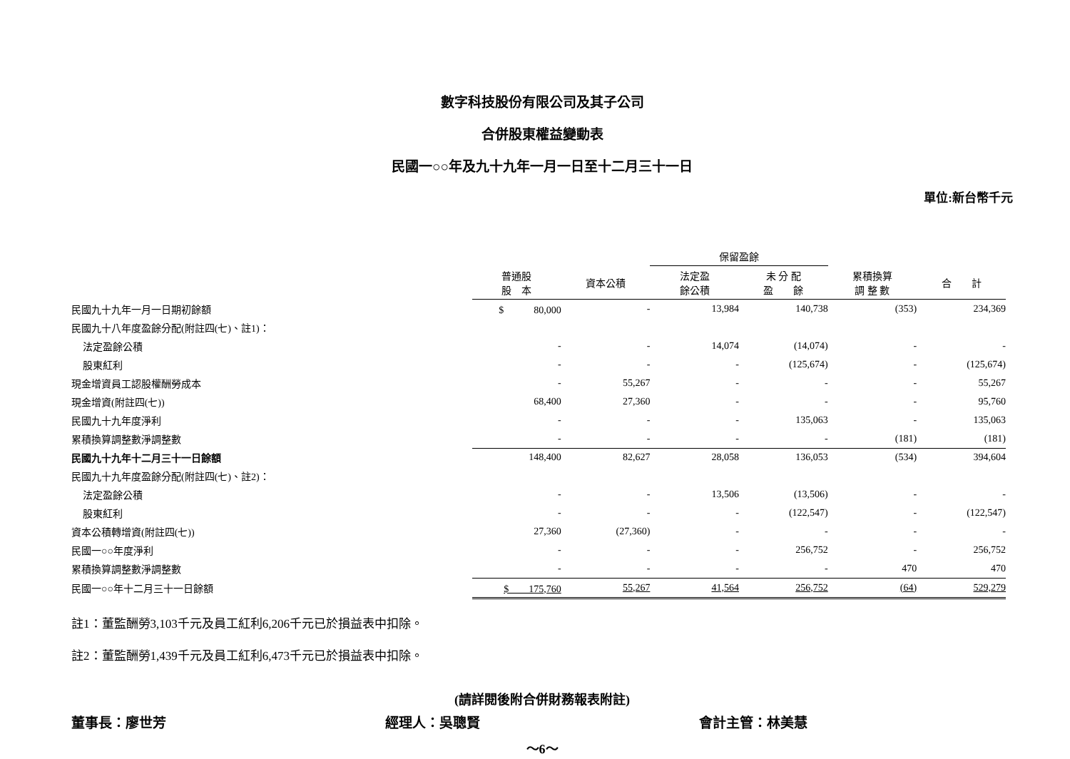數字科技股份有限公司及其子公司
合併股東權益變動表
民國一○○年及九十九年一月一日至十二月三十一日
單位:新台幣千元
| | | | 保留盈餘 | | | |
| --- | --- | --- | --- | --- | --- | --- |
| | 普通股 股 本 | 資本公積 | 法定盈 餘公積 | 未 分 配 盈 餘 | 累積換算 調 整 數 | 合 計 |
| 民國九十九年一月一日期初餘額 | $ 80,000 | - | 13,984 | 140,738 | (353) | 234,369 |
| 民國九十八年度盈餘分配(附註四(七)、註1)： | | | | | | |
| 法定盈餘公積 | - | - | 14,074 | (14,074) | - | - |
| 股東紅利 | - | - | - | (125,674) | - | (125,674) |
| 現金增資員工認股權酬勞成本 | - | 55,267 | - | - | - | 55,267 |
| 現金增資(附註四(七)) | 68,400 | 27,360 | - | - | - | 95,760 |
| 民國九十九年度淨利 | - | - | - | 135,063 | - | 135,063 |
| 累積換算調整數淨調整數 | - | - | - | - | (181) | (181) |
| 民國九十九年十二月三十一日餘額 | 148,400 | 82,627 | 28,058 | 136,053 | (534) | 394,604 |
| 民國九十九年度盈餘分配(附註四(七)、註2)： | | | | | | |
| 法定盈餘公積 | - | - | 13,506 | (13,506) | - | - |
| 股東紅利 | - | - | - | (122,547) | - | (122,547) |
| 資本公積轉增資(附註四(七)) | 27,360 | (27,360) | - | - | - | - |
| 民國一○○年度淨利 | - | - | - | 256,752 | - | 256,752 |
| 累積換算調整數淨調整數 | - | - | - | - | 470 | 470 |
| 民國一○○年十二月三十一日餘額 | $ 175,760 | 55,267 | 41,564 | 256,752 | (64) | 529,279 |
註1：董監酬勞3,103千元及員工紅利6,206千元已於損益表中扣除。
註2：董監酬勞1,439千元及員工紅利6,473千元已於損益表中扣除。
(請詳閱後附合併財務報表附註)
董事長：廖世芳 經理人：吳聰賢 會計主管：林美慧
～6～